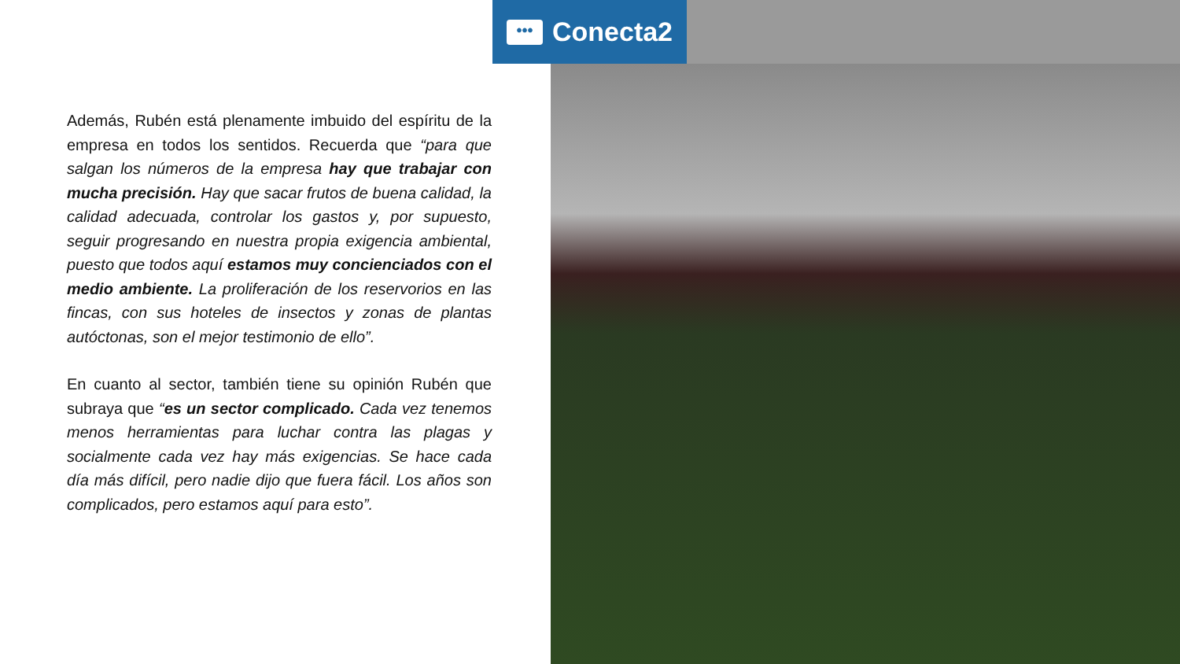•••
Conecta2
Además, Rubén está plenamente imbuido del espíritu de la empresa en todos los sentidos. Recuerda que “para que salgan los números de la empresa hay que trabajar con mucha precisión. Hay que sacar frutos de buena calidad, la calidad adecuada, controlar los gastos y, por supuesto, seguir progresando en nuestra propia exigencia ambiental, puesto que todos aquí estamos muy concienciados con el medio ambiente. La proliferación de los reservorios en las fincas, con sus hoteles de insectos y zonas de plantas autóctonas, son el mejor testimonio de ello”.
En cuanto al sector, también tiene su opinión Rubén que subraya que “es un sector complicado. Cada vez tenemos menos herramientas para luchar contra las plagas y socialmente cada vez hay más exigencias. Se hace cada día más difícil, pero nadie dijo que fuera fácil. Los años son complicados, pero estamos aquí para esto”.